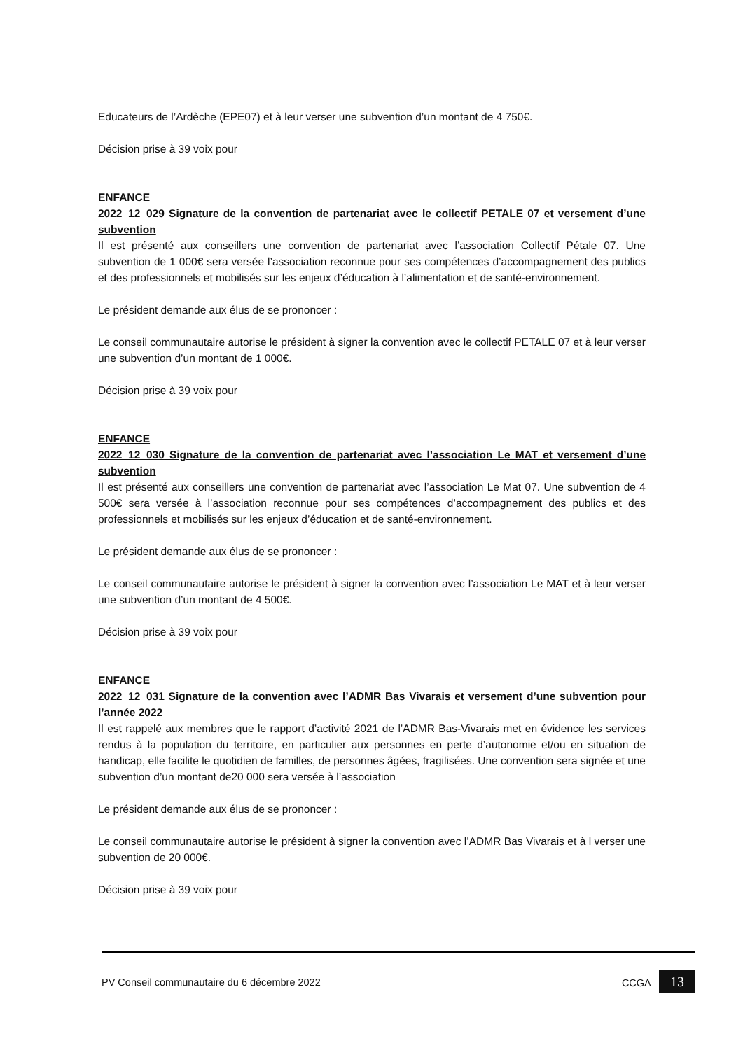Educateurs de l’Ardèche (EPE07) et à leur verser une subvention d’un montant de 4 750€.
Décision prise à 39 voix pour
ENFANCE
2022_12_029 Signature de la convention de partenariat avec le collectif PETALE 07 et versement d’une subvention
Il est présenté aux conseillers une convention de partenariat avec l’association Collectif Pétale 07. Une subvention de 1 000€ sera versée l’association reconnue pour ses compétences d’accompagnement des publics et des professionnels et mobilisés sur les enjeux d’éducation à l’alimentation et de santé-environnement.
Le président demande aux élus de se prononcer :
Le conseil communautaire autorise le président à signer la convention avec le collectif PETALE 07 et à leur verser une subvention d’un montant de 1 000€.
Décision prise à 39 voix pour
ENFANCE
2022_12_030 Signature de la convention de partenariat avec l’association Le MAT et versement d’une subvention
Il est présenté aux conseillers une convention de partenariat avec l’association Le Mat 07. Une subvention de 4 500€ sera versée à l’association reconnue pour ses compétences d’accompagnement des publics et des professionnels et mobilisés sur les enjeux d’éducation et de santé-environnement.
Le président demande aux élus de se prononcer :
Le conseil communautaire autorise le président à signer la convention avec l’association Le MAT et à leur verser une subvention d’un montant de 4 500€.
Décision prise à 39 voix pour
ENFANCE
2022_12_031 Signature de la convention avec l’ADMR Bas Vivarais et versement d’une subvention pour l’année 2022
Il est rappelé aux membres que le rapport d’activité 2021 de l’ADMR Bas-Vivarais met en évidence les services rendus à la population du territoire, en particulier aux personnes en perte d’autonomie et/ou en situation de handicap, elle facilite le quotidien de familles, de personnes âgées, fragilisées. Une convention sera signée et une subvention d’un montant de20 000 sera versée à l’association
Le président demande aux élus de se prononcer :
Le conseil communautaire autorise le président à signer la convention avec l’ADMR Bas Vivarais et à l verser une subvention de 20 000€.
Décision prise à 39 voix pour
PV Conseil communautaire du 6 décembre 2022 CCGA 13